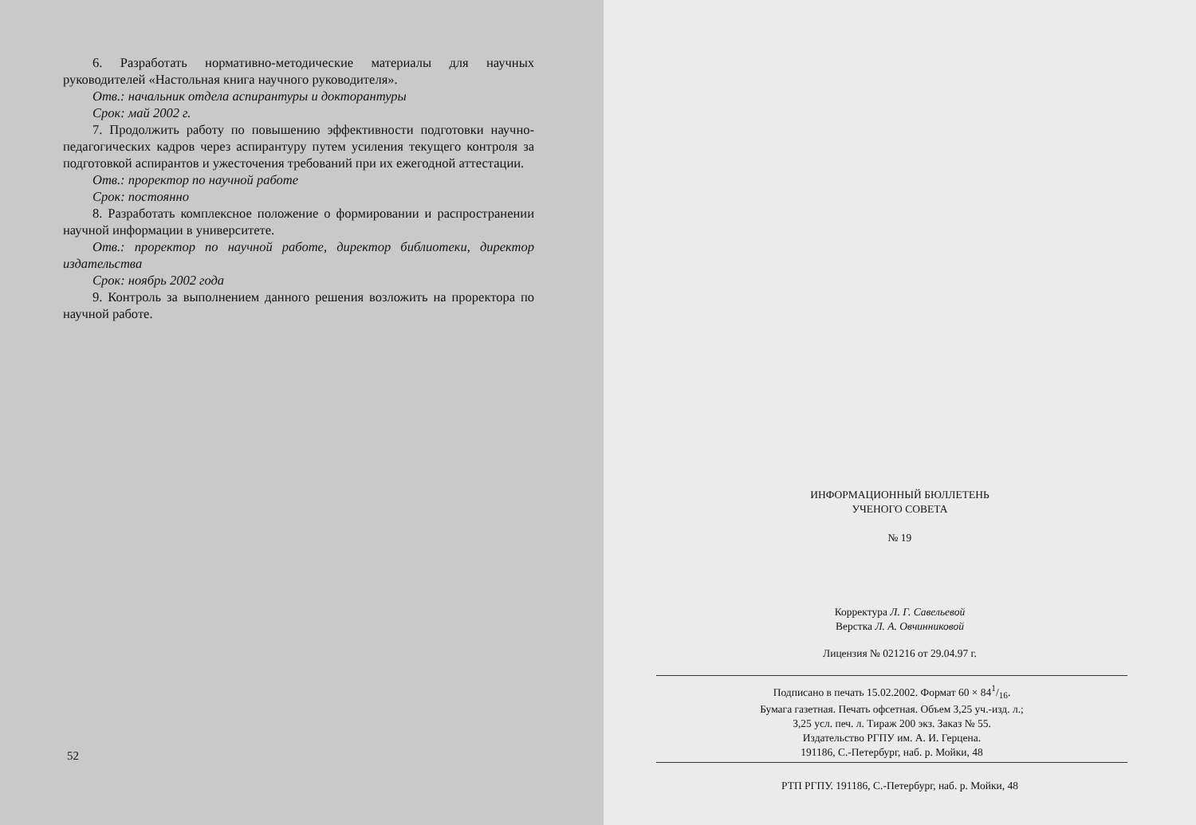6. Разработать нормативно-методические материалы для научных руководителей «Настольная книга научного руководителя».
Отв.: начальник отдела аспирантуры и докторантуры
Срок: май 2002 г.
7. Продолжить работу по повышению эффективности подготовки научно-педагогических кадров через аспирантуру путем усиления текущего контроля за подготовкой аспирантов и ужесточения требований при их ежегодной аттестации.
Отв.: проректор по научной работе
Срок: постоянно
8. Разработать комплексное положение о формировании и распространении научной информации в университете.
Отв.: проректор по научной работе, директор библиотеки, директор издательства
Срок: ноябрь 2002 года
9. Контроль за выполнением данного решения возложить на проректора по научной работе.
52
ИНФОРМАЦИОННЫЙ БЮЛЛЕТЕНЬ
УЧЕНОГО СОВЕТА
№ 19
Корректура Л. Г. Савельевой
Верстка Л. А. Овчинниковой
Лицензия № 021216 от 29.04.97 г.
Подписано в печать 15.02.2002. Формат 60 × 841/16.
Бумага газетная. Печать офсетная. Объем 3,25 уч.-изд. л.;
3,25 усл. печ. л. Тираж 200 экз. Заказ № 55.
Издательство РГПУ им. А. И. Герцена.
191186, С.-Петербург, наб. р. Мойки, 48
РТП РГПУ. 191186, С.-Петербург, наб. р. Мойки, 48